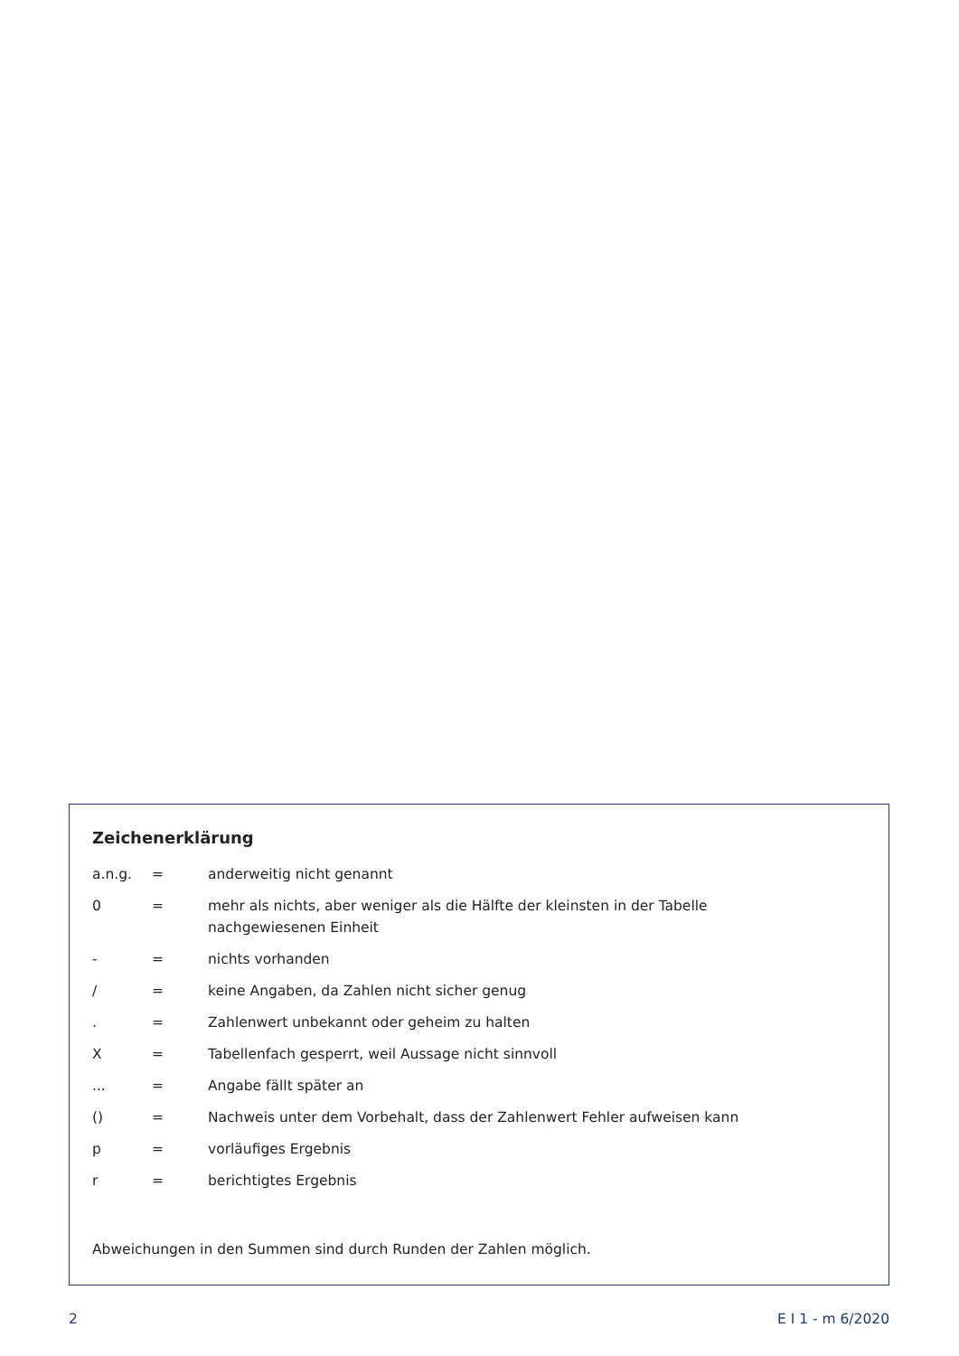Zeichenerklärung
| a.n.g. | = | anderweitig nicht genannt |
| 0 | = | mehr als nichts, aber weniger als die Hälfte der kleinsten in der Tabelle nachgewiesenen Einheit |
| - | = | nichts vorhanden |
| / | = | keine Angaben, da Zahlen nicht sicher genug |
| . | = | Zahlenwert unbekannt oder geheim zu halten |
| X | = | Tabellenfach gesperrt, weil Aussage nicht sinnvoll |
| ... | = | Angabe fällt später an |
| () | = | Nachweis unter dem Vorbehalt, dass der Zahlenwert Fehler aufweisen kann |
| p | = | vorläufiges Ergebnis |
| r | = | berichtigtes Ergebnis |
Abweichungen in den Summen sind durch Runden der Zahlen möglich.
2 E I 1 - m 6/2020